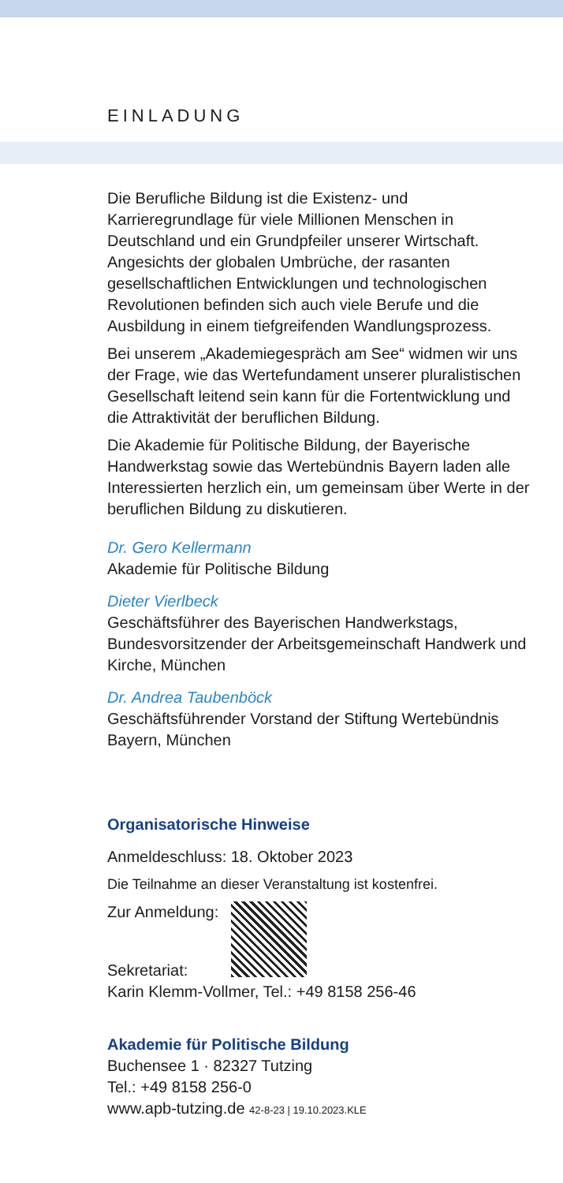EINLADUNG
Die Berufliche Bildung ist die Existenz- und Karrieregrundlage für viele Millionen Menschen in Deutschland und ein Grundpfeiler unserer Wirtschaft. Angesichts der globalen Umbrüche, der rasanten gesellschaftlichen Entwicklungen und technologischen Revolutionen befinden sich auch viele Berufe und die Ausbildung in einem tiefgreifenden Wandlungsprozess.
Bei unserem „Akademiegespräch am See“ widmen wir uns der Frage, wie das Wertefundament unserer pluralistischen Gesellschaft leitend sein kann für die Fortentwicklung und die Attraktivität der beruflichen Bildung.
Die Akademie für Politische Bildung, der Bayerische Handwerkstag sowie das Wertebündnis Bayern laden alle Interessierten herzlich ein, um gemeinsam über Werte in der beruflichen Bildung zu diskutieren.
Dr. Gero Kellermann
Akademie für Politische Bildung
Dieter Vierlbeck
Geschäftsführer des Bayerischen Handwerkstags, Bundesvorsitzender der Arbeitsgemeinschaft Handwerk und Kirche, München
Dr. Andrea Taubenböck
Geschäftsführender Vorstand der Stiftung Wertebündnis Bayern, München
Organisatorische Hinweise
Anmeldeschluss: 18. Oktober 2023
Die Teilnahme an dieser Veranstaltung ist kostenfrei.
Zur Anmeldung:
Sekretariat:
Karin Klemm-Vollmer, Tel.: +49 8158 256-46
Akademie für Politische Bildung
Buchensee 1 · 82327 Tutzing
Tel.: +49 8158 256-0
www.apb-tutzing.de 42-8-23 | 19.10.2023.KLE